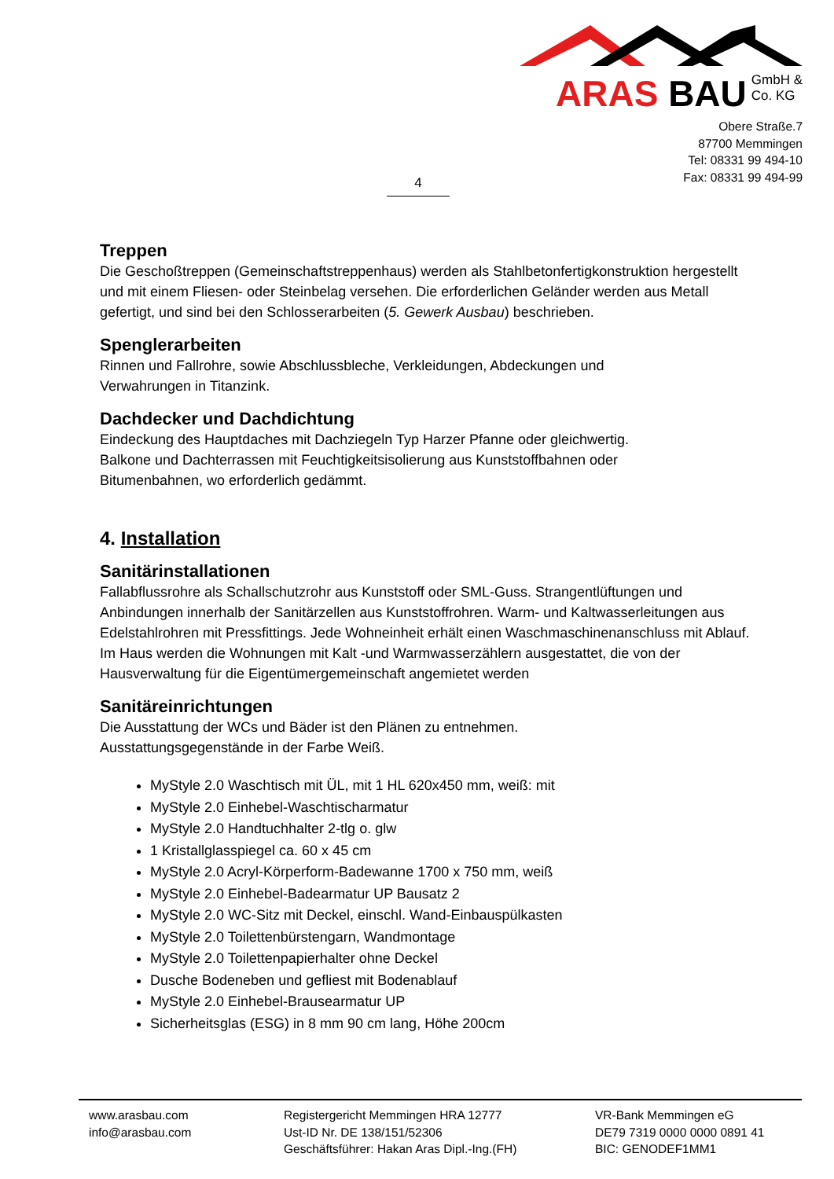4
ARAS BAU GmbH &
Co. KG
Obere Straße.7
87700 Memmingen
Tel: 08331 99 494-10
Fax: 08331 99 494-99
Treppen
Die Geschoßtreppen (Gemeinschaftstreppenhaus) werden als Stahlbetonfertigkonstruktion hergestellt und mit einem Fliesen- oder Steinbelag versehen. Die erforderlichen Geländer werden aus Metall gefertigt, und sind bei den Schlosserarbeiten (5. Gewerk Ausbau) beschrieben.
Spenglerarbeiten
Rinnen und Fallrohre, sowie Abschlussbleche, Verkleidungen, Abdeckungen und
Verwahrungen in Titanzink.
Dachdecker und Dachdichtung
Eindeckung des Hauptdaches mit Dachziegeln Typ Harzer Pfanne oder gleichwertig.
Balkone und Dachterrassen mit Feuchtigkeitsisolierung aus Kunststoffbahnen oder
Bitumenbahnen, wo erforderlich gedämmt.
4. Installation
Sanitärinstallationen
Fallabflussrohre als Schallschutzrohr aus Kunststoff oder SML-Guss. Strangentlüftungen und Anbindungen innerhalb der Sanitärzellen aus Kunststoffrohren. Warm- und Kaltwasserleitungen aus Edelstahlrohren mit Pressfittings. Jede Wohneinheit erhält einen Waschmaschinenanschluss mit Ablauf. Im Haus werden die Wohnungen mit Kalt -und Warmwasserzählern ausgestattet, die von der Hausverwaltung für die Eigentümergemeinschaft angemietet werden
Sanitäreinrichtungen
Die Ausstattung der WCs und Bäder ist den Plänen zu entnehmen.
Ausstattungsgegenstände in der Farbe Weiß.
MyStyle 2.0 Waschtisch mit ÜL, mit 1 HL 620x450 mm, weiß: mit
MyStyle 2.0 Einhebel-Waschtischarmatur
MyStyle 2.0 Handtuchhalter 2-tlg o. glw
1 Kristallglasspiegel ca. 60 x 45 cm
MyStyle 2.0 Acryl-Körperform-Badewanne 1700 x 750 mm, weiß
MyStyle 2.0 Einhebel-Badearmatur UP Bausatz 2
MyStyle 2.0 WC-Sitz mit Deckel, einschl. Wand-Einbauspülkasten
MyStyle 2.0 Toilettenbürstengarn, Wandmontage
MyStyle 2.0 Toilettenpapierhalter ohne Deckel
Dusche Bodeneben und gefliest mit Bodenablauf
MyStyle 2.0 Einhebel-Brausearmatur UP
Sicherheitsglas (ESG) in 8 mm 90 cm lang, Höhe 200cm
www.arasbau.com
info@arasbau.com
Registergericht Memmingen HRA 12777
Ust-ID Nr. DE 138/151/52306
Geschäftsführer: Hakan Aras Dipl.-Ing.(FH)
VR-Bank Memmingen eG
DE79 7319 0000 0000 0891 41
BIC: GENODEF1MM1